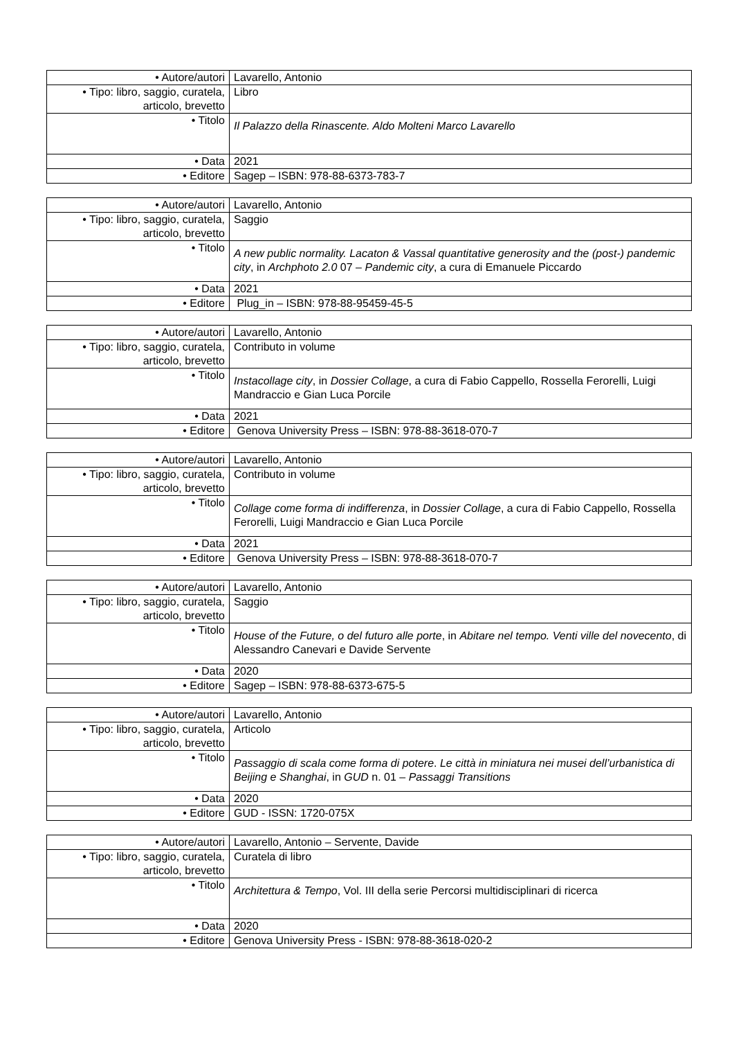| • Autore/autori | Lavarello, Antonio |
| • Tipo: libro, saggio, curatela, articolo, brevetto | Libro |
| • Titolo | Il Palazzo della Rinascente. Aldo Molteni Marco Lavarello |
| • Data | 2021 |
| • Editore | Sagep – ISBN: 978-88-6373-783-7 |
| • Autore/autori | Lavarello, Antonio |
| • Tipo: libro, saggio, curatela, articolo, brevetto | Saggio |
| • Titolo | A new public normality. Lacaton & Vassal quantitative generosity and the (post-) pandemic city , in Archphoto 2.0 07 – Pandemic city , a cura di Emanuele Piccardo |
| • Data | 2021 |
| • Editore | Plug_in – ISBN: 978-88-95459-45-5 |
| • Autore/autori | Lavarello, Antonio |
| • Tipo: libro, saggio, curatela, articolo, brevetto | Contributo in volume |
| • Titolo | Instacollage city , in Dossier Collage , a cura di Fabio Cappello, Rossella Ferorelli, Luigi Mandraccio e Gian Luca Porcile |
| • Data | 2021 |
| • Editore | Genova University Press – ISBN: 978-88-3618-070-7 |
| • Autore/autori | Lavarello, Antonio |
| • Tipo: libro, saggio, curatela, articolo, brevetto | Contributo in volume |
| • Titolo | Collage come forma di indifferenza , in Dossier Collage , a cura di Fabio Cappello, Rossella Ferorelli, Luigi Mandraccio e Gian Luca Porcile |
| • Data | 2021 |
| • Editore | Genova University Press – ISBN: 978-88-3618-070-7 |
| • Autore/autori | Lavarello, Antonio |
| • Tipo: libro, saggio, curatela, articolo, brevetto | Saggio |
| • Titolo | House of the Future, o del futuro alle porte , in Abitare nel tempo. Venti ville del novecento , di Alessandro Canevari e Davide Servente |
| • Data | 2020 |
| • Editore | Sagep – ISBN: 978-88-6373-675-5 |
| • Autore/autori | Lavarello, Antonio |
| • Tipo: libro, saggio, curatela, articolo, brevetto | Articolo |
| • Titolo | Passaggio di scala come forma di potere . Le città in miniatura nei musei dell’urbanistica di Beijing e Shanghai , in GUD n. 01 – Passaggi Transitions |
| • Data | 2020 |
| • Editore | GUD - ISSN: 1720-075X |
| • Autore/autori | Lavarello, Antonio – Servente, Davide |
| • Tipo: libro, saggio, curatela, articolo, brevetto | Curatela di libro |
| • Titolo | Architettura & Tempo , Vol. III della serie Percorsi multidisciplinari di ricerca |
| • Data | 2020 |
| • Editore | Genova University Press - ISBN: 978-88-3618-020-2 |